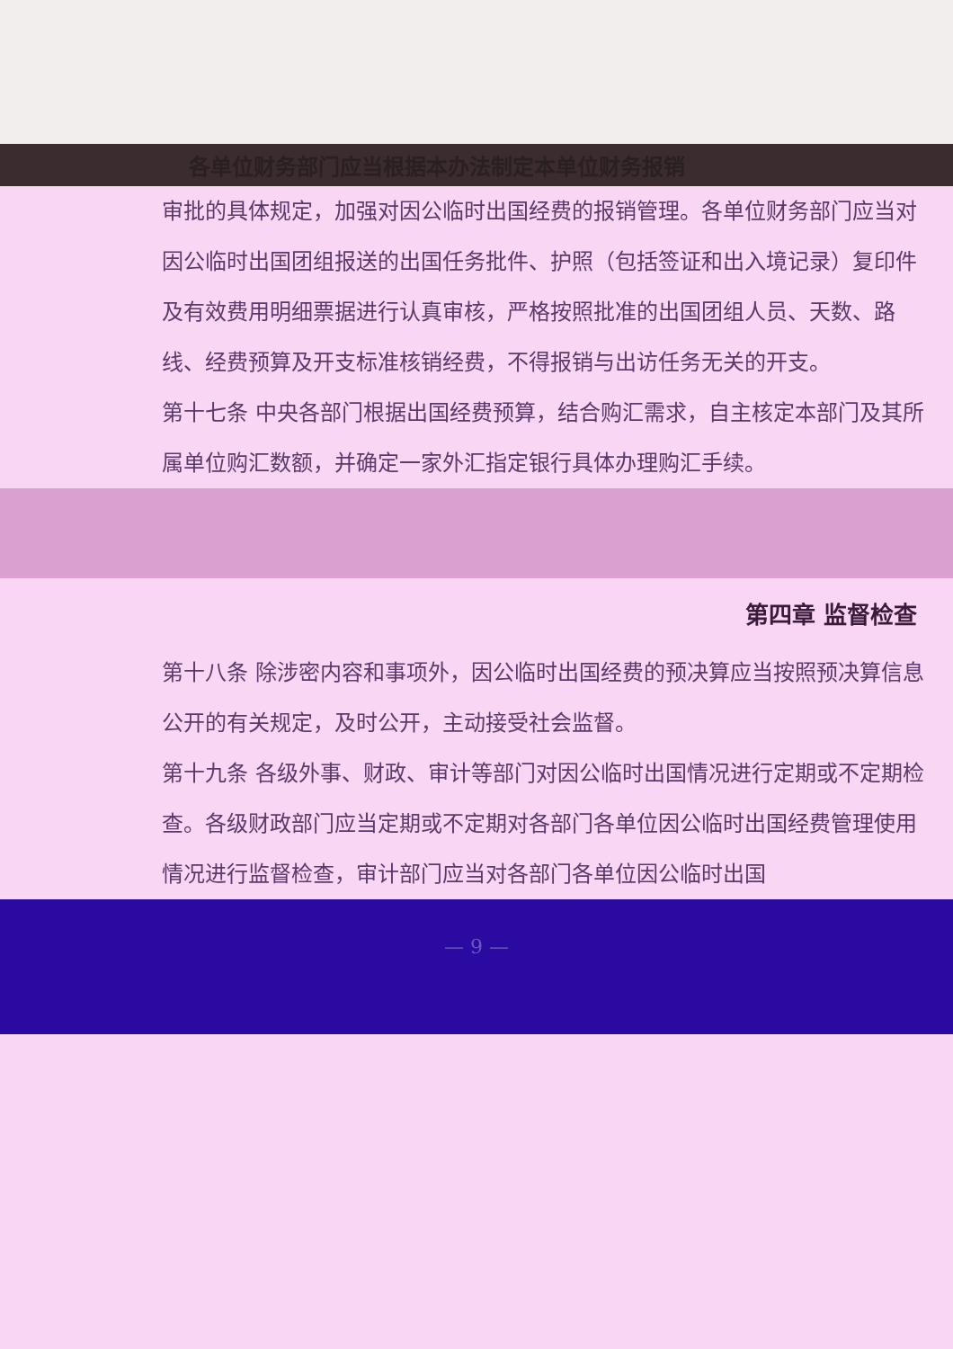各单位财务部门应当根据本办法制定本单位财务报销
审批的具体规定，加强对因公临时出国经费的报销管理。各单位财务部门应当对因公临时出国团组报送的出国任务批件、护照（包括签证和出入境记录）复印件及有效费用明细票据进行认真审核，严格按照批准的出国团组人员、天数、路线、经费预算及开支标准核销经费，不得报销与出访任务无关的开支。
第十七条 中央各部门根据出国经费预算，结合购汇需求，自主核定本部门及其所属单位购汇数额，并确定一家外汇指定银行具体办理购汇手续。
第四章 监督检查
第十八条 除涉密内容和事项外，因公临时出国经费的预决算应当按照预决算信息公开的有关规定，及时公开，主动接受社会监督。
第十九条 各级外事、财政、审计等部门对因公临时出国情况进行定期或不定期检查。各级财政部门应当定期或不定期对各部门各单位因公临时出国经费管理使用情况进行监督检查，审计部门应当对各部门各单位因公临时出国
— 9 —